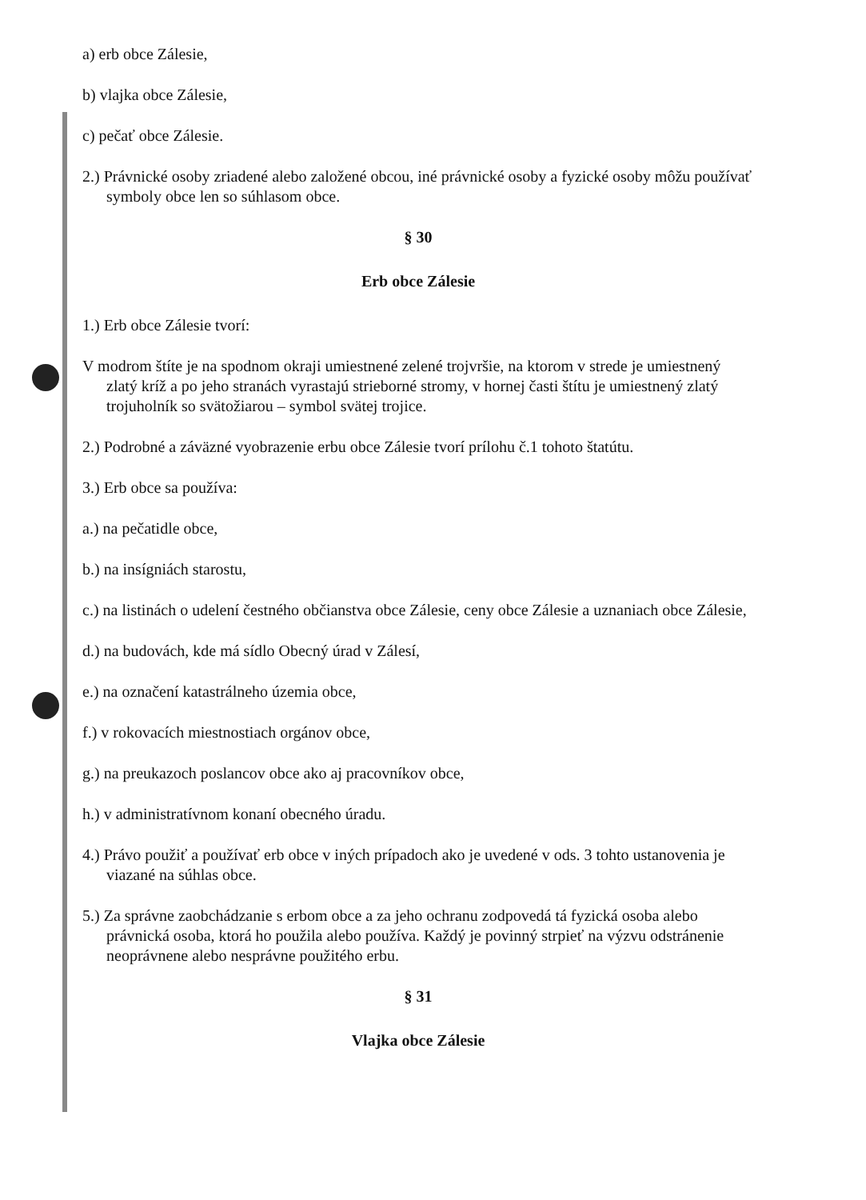a) erb obce Zálesie,
b) vlajka obce Zálesie,
c) pečať obce Zálesie.
2.) Právnické osoby zriadené alebo založené obcou, iné právnické osoby a fyzické osoby môžu používať symboly obce len so súhlasom obce.
§ 30
Erb obce Zálesie
1.) Erb obce Zálesie tvorí:
V modrom štíte je na spodnom okraji umiestnené zelené trojvršie, na ktorom v strede je umiestnený zlatý kríž a po jeho stranách vyrastajú strieborné stromy, v hornej časti štítu je umiestnený zlatý trojuholník so svätožiarou – symbol svätej trojice.
2.) Podrobné a záväzné vyobrazenie erbu obce Zálesie tvorí prílohu č.1 tohoto štatútu.
3.) Erb obce sa používa:
a.) na pečatidle obce,
b.) na insígniách starostu,
c.) na listinách o udelení čestného občianstva obce Zálesie, ceny obce Zálesie a uznaniach obce Zálesie,
d.) na budovách, kde má sídlo Obecný úrad v Zálesí,
e.) na označení katastrálneho územia obce,
f.) v rokovacích miestnostiach orgánov obce,
g.) na preukazoch poslancov obce ako aj pracovníkov obce,
h.) v administratívnom konaní obecného úradu.
4.) Právo použiť a používať erb obce v iných prípadoch ako je uvedené v ods. 3 tohto ustanovenia je viazané na súhlas obce.
5.) Za správne zaobchádzanie s erbom obce a za jeho ochranu zodpovedá tá fyzická osoba alebo právnická osoba, ktorá ho použila alebo používa. Každý je povinný strpieť na výzvu odstránenie neoprávnene alebo nesprávne použitého erbu.
§ 31
Vlajka obce Zálesie